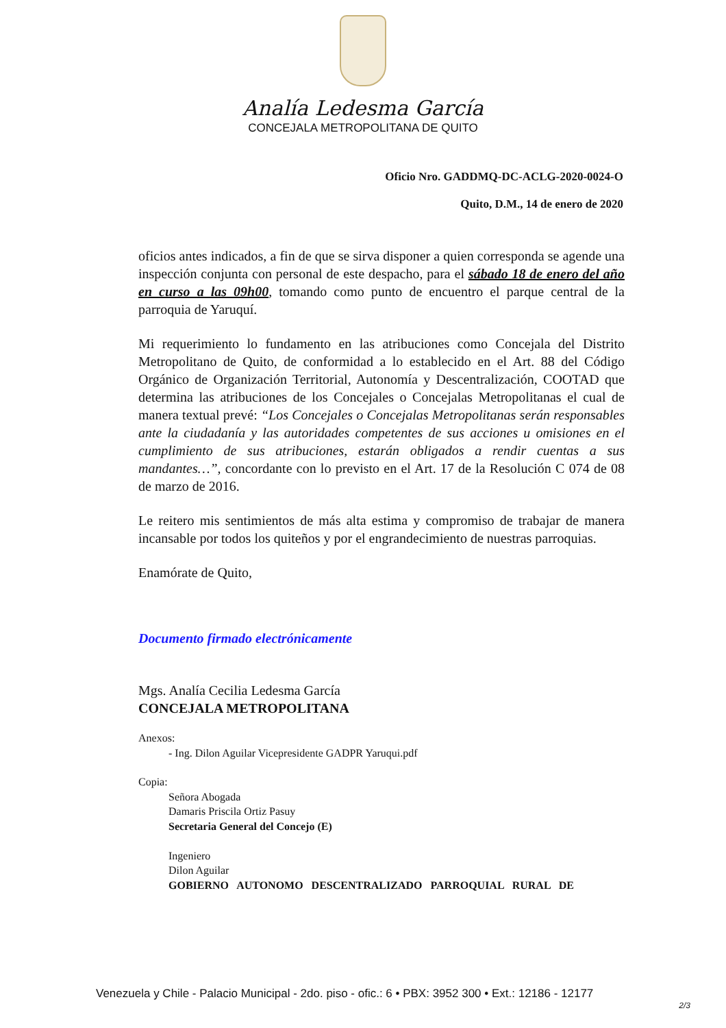Analía Ledesma García
CONCEJALA METROPOLITANA DE QUITO
Oficio Nro. GADDMQ-DC-ACLG-2020-0024-O
Quito, D.M., 14 de enero de 2020
oficios antes indicados, a fin de que se sirva disponer a quien corresponda se agende una inspección conjunta con personal de este despacho, para el sábado 18 de enero del año en curso a las 09h00, tomando como punto de encuentro el parque central de la parroquia de Yaruquí.
Mi requerimiento lo fundamento en las atribuciones como Concejala del Distrito Metropolitano de Quito, de conformidad a lo establecido en el Art. 88 del Código Orgánico de Organización Territorial, Autonomía y Descentralización, COOTAD que determina las atribuciones de los Concejales o Concejalas Metropolitanas el cual de manera textual prevé: “Los Concejales o Concejalas Metropolitanas serán responsables ante la ciudadanía y las autoridades competentes de sus acciones u omisiones en el cumplimiento de sus atribuciones, estarán obligados a rendir cuentas a sus mandantes…”, concordante con lo previsto en el Art. 17 de la Resolución C 074 de 08 de marzo de 2016.
Le reitero mis sentimientos de más alta estima y compromiso de trabajar de manera incansable por todos los quiteños y por el engrandecimiento de nuestras parroquias.
Enamórate de Quito,
Documento firmado electrónicamente
Mgs. Analía Cecilia Ledesma García
CONCEJALA METROPOLITANA
Anexos:
- Ing. Dilon Aguilar Vicepresidente GADPR Yaruqui.pdf
Copia:
Señora Abogada
Damaris Priscila Ortiz Pasuy
Secretaria General del Concejo (E)
Ingeniero
Dilon Aguilar
GOBIERNO AUTONOMO DESCENTRALIZADO PARROQUIAL RURAL DE
Venezuela y Chile - Palacio Municipal - 2do. piso - ofic.: 6 • PBX: 3952 300 • Ext.: 12186 - 12177
2/3